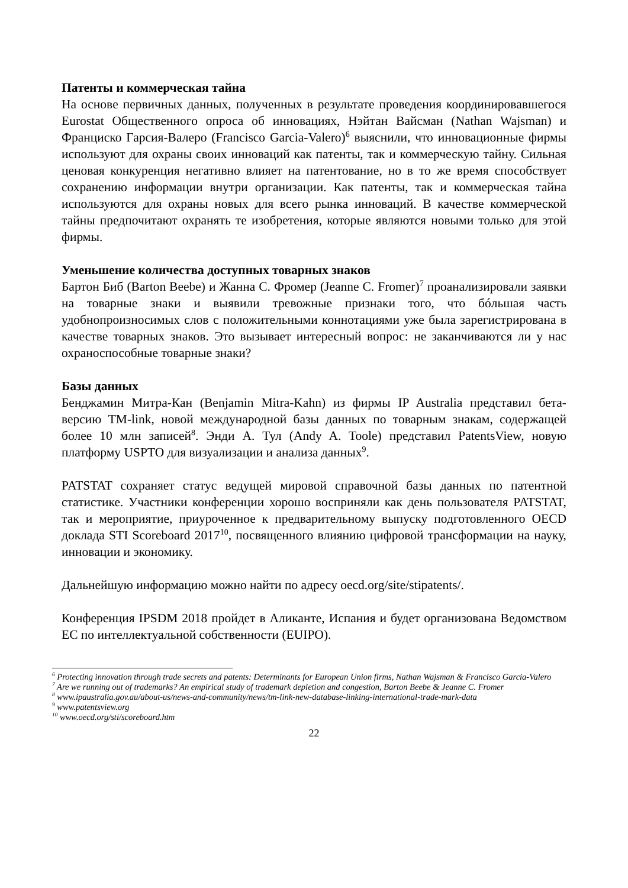Патенты и коммерческая тайна
На основе первичных данных, полученных в результате проведения координировавшегося Eurostat Общественного опроса об инновациях, Нэйтан Вайсман (Nathan Wajsman) и Франциско Гарсия-Валеро (Francisco Garcia-Valero)<sup>6</sup> выяснили, что инновационные фирмы используют для охраны своих инноваций как патенты, так и коммерческую тайну. Сильная ценовая конкуренция негативно влияет на патентование, но в то же время способствует сохранению информации внутри организации. Как патенты, так и коммерческая тайна используются для охраны новых для всего рынка инноваций. В качестве коммерческой тайны предпочитают охранять те изобретения, которые являются новыми только для этой фирмы.
Уменьшение количества доступных товарных знаков
Бартон Биб (Barton Beebe) и Жанна С. Фромер (Jeanne C. Fromer)<sup>7</sup> проанализировали заявки на товарные знаки и выявили тревожные признаки того, что бóльшая часть удобнопроизносимых слов с положительными коннотациями уже была зарегистрирована в качестве товарных знаков. Это вызывает интересный вопрос: не заканчиваются ли у нас охраноспособные товарные знаки?
Базы данных
Бенджамин Митра-Кан (Benjamin Mitra-Kahn) из фирмы IP Australia представил бета-версию TM-link, новой международной базы данных по товарным знакам, содержащей более 10 млн записей<sup>8</sup>. Энди А. Тул (Andy A. Toole) представил PatentsView, новую платформу USPTO для визуализации и анализа данных<sup>9</sup>.
PATSTAT сохраняет статус ведущей мировой справочной базы данных по патентной статистике. Участники конференции хорошо восприняли как день пользователя PATSTAT, так и мероприятие, приуроченное к предварительному выпуску подготовленного OECD доклада STI Scoreboard 2017<sup>10</sup>, посвященного влиянию цифровой трансформации на науку, инновации и экономику.
Дальнейшую информацию можно найти по адресу oecd.org/site/stipatents/.
Конференция IPSDM 2018 пройдет в Аликанте, Испания и будет организована Ведомством ЕС по интеллектуальной собственности (EUIPO).
<sup>6</sup> Protecting innovation through trade secrets and patents: Determinants for European Union firms, Nathan Wajsman & Francisco Garcia-Valero
<sup>7</sup> Are we running out of trademarks? An empirical study of trademark depletion and congestion, Barton Beebe & Jeanne C. Fromer
<sup>8</sup> www.ipaustralia.gov.au/about-us/news-and-community/news/tm-link-new-database-linking-international-trade-mark-data
<sup>9</sup> www.patentsview.org
<sup>10</sup> www.oecd.org/sti/scoreboard.htm
22